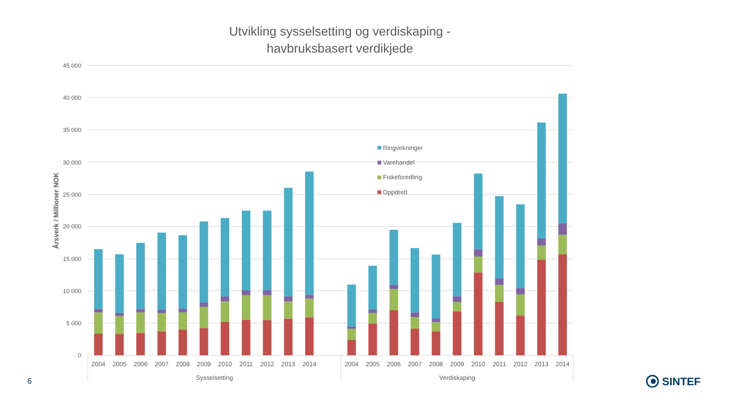Utvikling sysselsetting og verdiskaping -
havbruksbasert verdikjede
Årsverk / Millioner NOK
45 000
40 000
35 000
30 000
25 000
20 000
15 000
10 000
5 000
0
Ringvirkninger
Varehandel
Fiskeforedling
Oppdrett
2004
2005
2006
2007
2008
2009
2010
2011
2012
2013
2014
2004
2005
2006
2007
2008
2009
2010
2011
2012
2013
2014
Sysselsetting
Verdiskaping
6
SINTEF